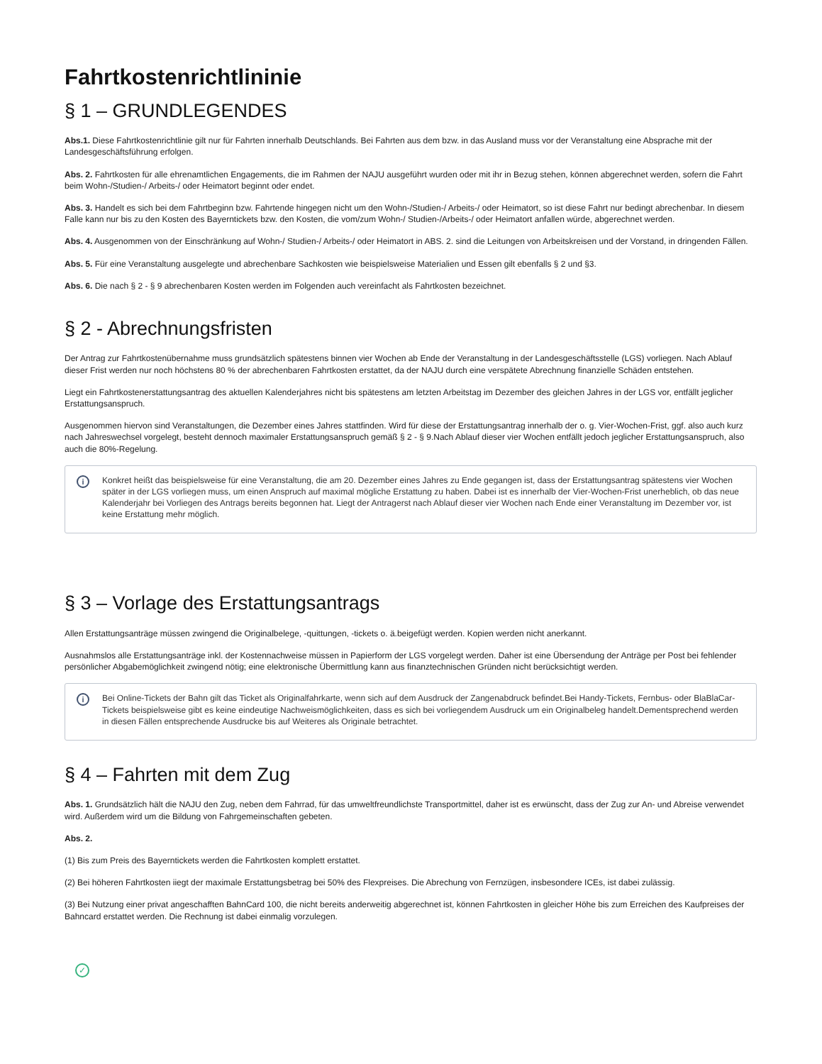Fahrtkostenrichtlininie
§ 1 – GRUNDLEGENDES
Abs.1. Diese Fahrtkostenrichtlinie gilt nur für Fahrten innerhalb Deutschlands. Bei Fahrten aus dem bzw. in das Ausland muss vor der Veranstaltung eine Absprache mit der Landesgeschäftsführung erfolgen.
Abs. 2. Fahrtkosten für alle ehrenamtlichen Engagements, die im Rahmen der NAJU ausgeführt wurden oder mit ihr in Bezug stehen, können abgerechnet werden, sofern die Fahrt beim Wohn-/Studien-/ Arbeits-/ oder Heimatort beginnt oder endet.
Abs. 3. Handelt es sich bei dem Fahrtbeginn bzw. Fahrtende hingegen nicht um den Wohn-/Studien-/ Arbeits-/ oder Heimatort, so ist diese Fahrt nur bedingt abrechenbar. In diesem Falle kann nur bis zu den Kosten des Bayerntickets bzw. den Kosten, die vom/zum Wohn-/ Studien-/Arbeits-/ oder Heimatort anfallen würde, abgerechnet werden.
Abs. 4. Ausgenommen von der Einschränkung auf Wohn-/ Studien-/ Arbeits-/ oder Heimatort in ABS. 2. sind die Leitungen von Arbeitskreisen und der Vorstand, in dringenden Fällen.
Abs. 5. Für eine Veranstaltung ausgelegte und abrechenbare Sachkosten wie beispielsweise Materialien und Essen gilt ebenfalls § 2 und §3.
Abs. 6. Die nach § 2 - § 9 abrechenbaren Kosten werden im Folgenden auch vereinfacht als Fahrtkosten bezeichnet.
§ 2 - Abrechnungsfristen
Der Antrag zur Fahrtkostenübernahme muss grundsätzlich spätestens binnen vier Wochen ab Ende der Veranstaltung in der Landesgeschäftsstelle (LGS) vorliegen. Nach Ablauf dieser Frist werden nur noch höchstens 80 % der abrechenbaren Fahrtkosten erstattet, da der NAJU durch eine verspätete Abrechnung finanzielle Schäden entstehen.
Liegt ein Fahrtkostenerstattungsantrag des aktuellen Kalenderjahres nicht bis spätestens am letzten Arbeitstag im Dezember des gleichen Jahres in der LGS vor, entfällt jeglicher Erstattungsanspruch.
Ausgenommen hiervon sind Veranstaltungen, die Dezember eines Jahres stattfinden. Wird für diese der Erstattungsantrag innerhalb der o. g. Vier-Wochen-Frist, ggf. also auch kurz nach Jahreswechsel vorgelegt, besteht dennoch maximaler Erstattungsanspruch gemäß § 2 - § 9.Nach Ablauf dieser vier Wochen entfällt jedoch jeglicher Erstattungsanspruch, also auch die 80%-Regelung.
i
Konkret heißt das beispielsweise für eine Veranstaltung, die am 20. Dezember eines Jahres zu Ende gegangen ist, dass der Erstattungsantrag spätestens vier Wochen später in der LGS vorliegen muss, um einen Anspruch auf maximal mögliche Erstattung zu haben. Dabei ist es innerhalb der Vier-Wochen-Frist unerheblich, ob das neue Kalenderjahr bei Vorliegen des Antrags bereits begonnen hat. Liegt der Antragerst nach Ablauf dieser vier Wochen nach Ende einer Veranstaltung im Dezember vor, ist keine Erstattung mehr möglich.
§ 3 – Vorlage des Erstattungsantrags
Allen Erstattungsanträge müssen zwingend die Originalbelege, -quittungen, -tickets o. ä.beigefügt werden. Kopien werden nicht anerkannt.
Ausnahmslos alle Erstattungsanträge inkl. der Kostennachweise müssen in Papierform der LGS vorgelegt werden. Daher ist eine Übersendung der Anträge per Post bei fehlender persönlicher Abgabemöglichkeit zwingend nötig; eine elektronische Übermittlung kann aus finanztechnischen Gründen nicht berücksichtigt werden.
i
Bei Online-Tickets der Bahn gilt das Ticket als Originalfahrkarte, wenn sich auf dem Ausdruck der Zangenabdruck befindet.Bei Handy-Tickets, Fernbus- oder BlaBlaCar-Tickets beispielsweise gibt es keine eindeutige Nachweismöglichkeiten, dass es sich bei vorliegendem Ausdruck um ein Originalbeleg handelt.Dementsprechend werden in diesen Fällen entsprechende Ausdrucke bis auf Weiteres als Originale betrachtet.
§ 4 – Fahrten mit dem Zug
Abs. 1. Grundsätzlich hält die NAJU den Zug, neben dem Fahrrad, für das umweltfreundlichste Transportmittel, daher ist es erwünscht, dass der Zug zur An- und Abreise verwendet wird. Außerdem wird um die Bildung von Fahrgemeinschaften gebeten.
Abs. 2.
(1) Bis zum Preis des Bayerntickets werden die Fahrtkosten komplett erstattet.
(2) Bei höheren Fahrtkosten iiegt der maximale Erstattungsbetrag bei 50% des Flexpreises. Die Abrechung von Fernzügen, insbesondere ICEs, ist dabei zulässig.
(3) Bei Nutzung einer privat angeschafften BahnCard 100, die nicht bereits anderweitig abgerechnet ist, können Fahrtkosten in gleicher Höhe bis zum Erreichen des Kaufpreises der Bahncard erstattet werden. Die Rechnung ist dabei einmalig vorzulegen.
✓